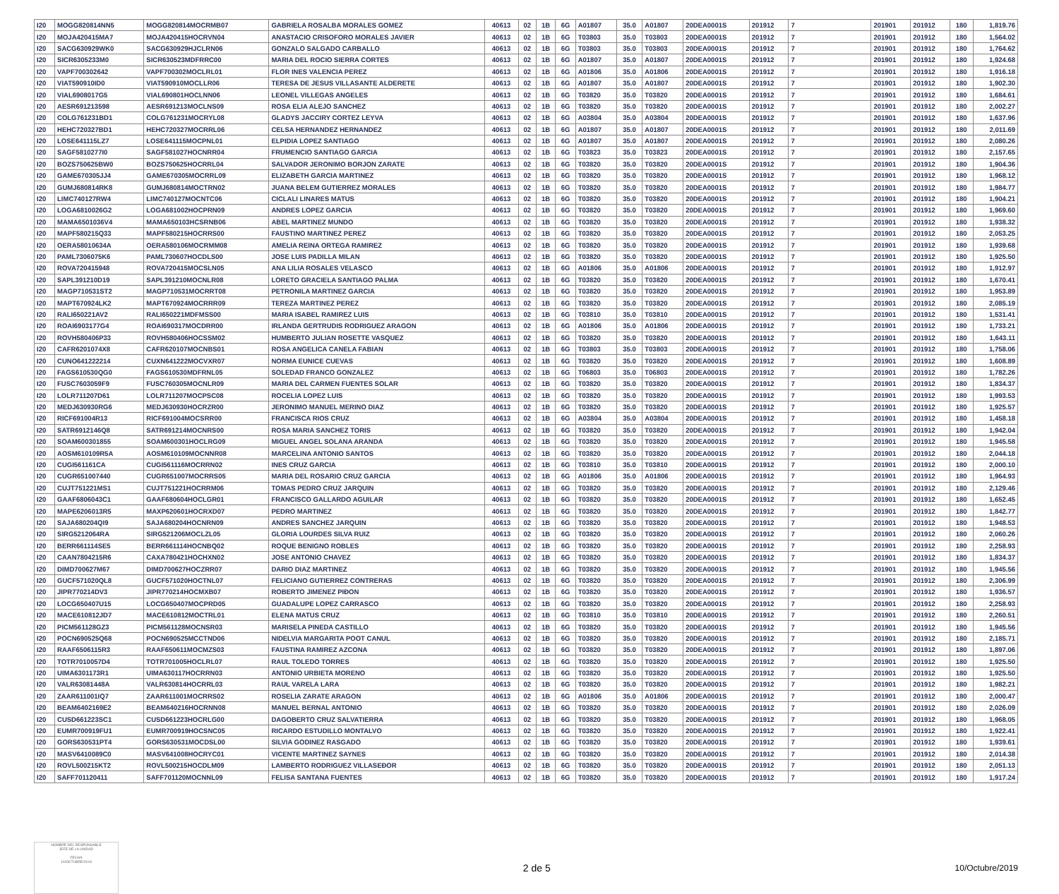| I20 | MOGG820814NN5 | MOGG820814MOCRMB07 | GABRIELA ROSALBA MORALES GOMEZ | 40613 | 02 | 1B | 6G | A01807 | 35.0 | A01807 | 20DEA0001S | 201912 | 7 | 201901 | 201912 | 180 | 1,819.76 |
| I20 | MOJA420415MA7 | MOJA420415HOCRVN04 | ANASTACIO CRISOFORO MORALES JAVIER | 40613 | 02 | 1B | 6G | T03803 | 35.0 | T03803 | 20DEA0001S | 201912 | 7 | 201901 | 201912 | 180 | 1,564.02 |
| I20 | SACG630929WK0 | SACG630929HJCLRN06 | GONZALO SALGADO CARBALLO | 40613 | 02 | 1B | 6G | T03803 | 35.0 | T03803 | 20DEA0001S | 201912 | 7 | 201901 | 201912 | 180 | 1,764.62 |
| I20 | SICR6305233M0 | SICR630523MDFRRC00 | MARIA DEL ROCIO SIERRA CORTES | 40613 | 02 | 1B | 6G | A01807 | 35.0 | A01807 | 20DEA0001S | 201912 | 7 | 201901 | 201912 | 180 | 1,924.68 |
| I20 | VAPF700302642 | VAPF700302MOCLRL01 | FLOR INES VALENCIA PEREZ | 40613 | 02 | 1B | 6G | A01806 | 35.0 | A01806 | 20DEA0001S | 201912 | 7 | 201901 | 201912 | 180 | 1,916.18 |
| I20 | VIAT590910ID0 | VIAT590910MOCLLR06 | TERESA DE JESUS VILLASANTE ALDERETE | 40613 | 02 | 1B | 6G | A01807 | 35.0 | A01807 | 20DEA0001S | 201912 | 7 | 201901 | 201912 | 180 | 1,902.30 |
| I20 | VIAL6908017G5 | VIAL690801HOCLNN06 | LEONEL VILLEGAS ANGELES | 40613 | 02 | 1B | 6G | T03820 | 35.0 | T03820 | 20DEA0001S | 201912 | 7 | 201901 | 201912 | 180 | 1,684.61 |
| I20 | AESR691213598 | AESR691213MOCLNS09 | ROSA ELIA ALEJO SANCHEZ | 40613 | 02 | 1B | 6G | T03820 | 35.0 | T03820 | 20DEA0001S | 201912 | 7 | 201901 | 201912 | 180 | 2,002.27 |
| I20 | COLG761231BD1 | COLG761231MOCRYL08 | GLADYS JACCIRY CORTEZ LEYVA | 40613 | 02 | 1B | 6G | A03804 | 35.0 | A03804 | 20DEA0001S | 201912 | 7 | 201901 | 201912 | 180 | 1,637.96 |
| I20 | HEHC720327BD1 | HEHC720327MOCRRL06 | CELSA HERNANDEZ HERNANDEZ | 40613 | 02 | 1B | 6G | A01807 | 35.0 | A01807 | 20DEA0001S | 201912 | 7 | 201901 | 201912 | 180 | 2,011.69 |
| I20 | LOSE641115LZ7 | LOSE641115MOCPNL01 | ELPIDIA LOPEZ SANTIAGO | 40613 | 02 | 1B | 6G | A01807 | 35.0 | A01807 | 20DEA0001S | 201912 | 7 | 201901 | 201912 | 180 | 2,080.26 |
| I20 | SAGF5810277I0 | SAGF581027HOCNRR04 | FRUMENCIO SANTIAGO GARCIA | 40613 | 02 | 1B | 6G | T03823 | 35.0 | T03823 | 20DEA0001S | 201912 | 7 | 201901 | 201912 | 180 | 2,157.65 |
| I20 | BOZS750625BW0 | BOZS750625HOCRRL04 | SALVADOR JERONIMO BORJON ZARATE | 40613 | 02 | 1B | 6G | T03820 | 35.0 | T03820 | 20DEA0001S | 201912 | 7 | 201901 | 201912 | 180 | 1,904.36 |
| I20 | GAME670305JJ4 | GAME670305MOCRRL09 | ELIZABETH GARCIA MARTINEZ | 40613 | 02 | 1B | 6G | T03820 | 35.0 | T03820 | 20DEA0001S | 201912 | 7 | 201901 | 201912 | 180 | 1,968.12 |
| I20 | GUMJ680814RK8 | GUMJ680814MOCTRN02 | JUANA BELEM GUTIERREZ MORALES | 40613 | 02 | 1B | 6G | T03820 | 35.0 | T03820 | 20DEA0001S | 201912 | 7 | 201901 | 201912 | 180 | 1,984.77 |
| I20 | LIMC740127RW4 | LIMC740127MOCNTC06 | CICLALI LINARES MATUS | 40613 | 02 | 1B | 6G | T03820 | 35.0 | T03820 | 20DEA0001S | 201912 | 7 | 201901 | 201912 | 180 | 1,904.21 |
| I20 | LOGA6810026G2 | LOGA681002HOCPRN09 | ANDRES LOPEZ GARCIA | 40613 | 02 | 1B | 6G | T03820 | 35.0 | T03820 | 20DEA0001S | 201912 | 7 | 201901 | 201912 | 180 | 1,969.60 |
| I20 | MAMA6501036V4 | MAMA650103HCSRNB06 | ABEL MARTINEZ MUNDO | 40613 | 02 | 1B | 6G | T03820 | 35.0 | T03820 | 20DEA0001S | 201912 | 7 | 201901 | 201912 | 180 | 1,938.32 |
| I20 | MAPF580215Q33 | MAPF580215HOCRRS00 | FAUSTINO MARTINEZ PEREZ | 40613 | 02 | 1B | 6G | T03820 | 35.0 | T03820 | 20DEA0001S | 201912 | 7 | 201901 | 201912 | 180 | 2,053.25 |
| I20 | OERA58010634A | OERA580106MOCRMM08 | AMELIA REINA ORTEGA RAMIREZ | 40613 | 02 | 1B | 6G | T03820 | 35.0 | T03820 | 20DEA0001S | 201912 | 7 | 201901 | 201912 | 180 | 1,939.68 |
| I20 | PAML7306075K6 | PAML730607HOCDLS00 | JOSE LUIS PADILLA MILAN | 40613 | 02 | 1B | 6G | T03820 | 35.0 | T03820 | 20DEA0001S | 201912 | 7 | 201901 | 201912 | 180 | 1,925.50 |
| I20 | ROVA720415948 | ROVA720415MOCSLN05 | ANA LILIA ROSALES VELASCO | 40613 | 02 | 1B | 6G | A01806 | 35.0 | A01806 | 20DEA0001S | 201912 | 7 | 201901 | 201912 | 180 | 1,912.97 |
| I20 | SAPL391210D19 | SAPL391210MOCNLR08 | LORETO GRACIELA SANTIAGO PALMA | 40613 | 02 | 1B | 6G | T03820 | 35.0 | T03820 | 20DEA0001S | 201912 | 7 | 201901 | 201912 | 180 | 1,670.41 |
| I20 | MAGP710531ST2 | MAGP710531MOCRRT08 | PETRONILA MARTINEZ GARCIA | 40613 | 02 | 1B | 6G | T03820 | 35.0 | T03820 | 20DEA0001S | 201912 | 7 | 201901 | 201912 | 180 | 1,953.89 |
| I20 | MAPT670924LK2 | MAPT670924MOCRRR09 | TEREZA MARTINEZ PEREZ | 40613 | 02 | 1B | 6G | T03820 | 35.0 | T03820 | 20DEA0001S | 201912 | 7 | 201901 | 201912 | 180 | 2,085.19 |
| I20 | RALI650221AV2 | RALI650221MDFMSS00 | MARIA ISABEL RAMIREZ LUIS | 40613 | 02 | 1B | 6G | T03810 | 35.0 | T03810 | 20DEA0001S | 201912 | 7 | 201901 | 201912 | 180 | 1,531.41 |
| I20 | ROAI6903177G4 | ROAI690317MOCDRR00 | IRLANDA GERTRUDIS RODRIGUEZ ARAGON | 40613 | 02 | 1B | 6G | A01806 | 35.0 | A01806 | 20DEA0001S | 201912 | 7 | 201901 | 201912 | 180 | 1,733.21 |
| I20 | ROVH580406P33 | ROVH580406HOCSSM02 | HUMBERTO JULIAN ROSETTE VASQUEZ | 40613 | 02 | 1B | 6G | T03820 | 35.0 | T03820 | 20DEA0001S | 201912 | 7 | 201901 | 201912 | 180 | 1,643.11 |
| I20 | CAFR6201074X8 | CAFR620107MOCNBS01 | ROSA ANGELICA CANELA FABIAN | 40613 | 02 | 1B | 6G | T03803 | 35.0 | T03803 | 20DEA0001S | 201912 | 7 | 201901 | 201912 | 180 | 1,758.06 |
| I20 | CUNO641222214 | CUXN641222MOCVXR07 | NORMA EUNICE CUEVAS | 40613 | 02 | 1B | 6G | T03820 | 35.0 | T03820 | 20DEA0001S | 201912 | 7 | 201901 | 201912 | 180 | 1,608.89 |
| I20 | FAGS610530QG0 | FAGS610530MDFRNL05 | SOLEDAD FRANCO GONZALEZ | 40613 | 02 | 1B | 6G | T06803 | 35.0 | T06803 | 20DEA0001S | 201912 | 7 | 201901 | 201912 | 180 | 1,782.26 |
| I20 | FUSC7603059F9 | FUSC760305MOCNLR09 | MARIA DEL CARMEN FUENTES SOLAR | 40613 | 02 | 1B | 6G | T03820 | 35.0 | T03820 | 20DEA0001S | 201912 | 7 | 201901 | 201912 | 180 | 1,834.37 |
| I20 | LOLR711207D61 | LOLR711207MOCPSC08 | ROCELIA LOPEZ LUIS | 40613 | 02 | 1B | 6G | T03820 | 35.0 | T03820 | 20DEA0001S | 201912 | 7 | 201901 | 201912 | 180 | 1,993.53 |
| I20 | MEDJ630930RG6 | MEDJ630930HOCRZR00 | JERONIMO MANUEL MERINO DIAZ | 40613 | 02 | 1B | 6G | T03820 | 35.0 | T03820 | 20DEA0001S | 201912 | 7 | 201901 | 201912 | 180 | 1,925.57 |
| I20 | RICF691004R13 | RICF691004MOCSRR00 | FRANCISCA RIOS CRUZ | 40613 | 02 | 1B | 6G | A03804 | 35.0 | A03804 | 20DEA0001S | 201912 | 7 | 201901 | 201912 | 180 | 1,458.18 |
| I20 | SATR6912146Q8 | SATR691214MOCNRS00 | ROSA MARIA SANCHEZ TORIS | 40613 | 02 | 1B | 6G | T03820 | 35.0 | T03820 | 20DEA0001S | 201912 | 7 | 201901 | 201912 | 180 | 1,942.04 |
| I20 | SOAM600301855 | SOAM600301HOCLRG09 | MIGUEL ANGEL SOLANA ARANDA | 40613 | 02 | 1B | 6G | T03820 | 35.0 | T03820 | 20DEA0001S | 201912 | 7 | 201901 | 201912 | 180 | 1,945.58 |
| I20 | AOSM610109R5A | AOSM610109MOCNNR08 | MARCELINA ANTONIO SANTOS | 40613 | 02 | 1B | 6G | T03820 | 35.0 | T03820 | 20DEA0001S | 201912 | 7 | 201901 | 201912 | 180 | 2,044.18 |
| I20 | CUGI561161CA | CUGI561116MOCRRN02 | INES CRUZ GARCIA | 40613 | 02 | 1B | 6G | T03810 | 35.0 | T03810 | 20DEA0001S | 201912 | 7 | 201901 | 201912 | 180 | 2,000.10 |
| I20 | CUGR651007440 | CUGR651007MOCRRS05 | MARIA DEL ROSARIO CRUZ GARCIA | 40613 | 02 | 1B | 6G | A01806 | 35.0 | A01806 | 20DEA0001S | 201912 | 7 | 201901 | 201912 | 180 | 1,964.93 |
| I20 | CUJT751221MS1 | CUJT751221HOCRRM06 | TOMAS PEDRO CRUZ JARQUIN | 40613 | 02 | 1B | 6G | T03820 | 35.0 | T03820 | 20DEA0001S | 201912 | 7 | 201901 | 201912 | 180 | 2,129.46 |
| I20 | GAAF6806043C1 | GAAF680604HOCLGR01 | FRANCISCO GALLARDO AGUILAR | 40613 | 02 | 1B | 6G | T03820 | 35.0 | T03820 | 20DEA0001S | 201912 | 7 | 201901 | 201912 | 180 | 1,652.45 |
| I20 | MAPE6206013R5 | MAXP620601HOCRXD07 | PEDRO MARTINEZ | 40613 | 02 | 1B | 6G | T03820 | 35.0 | T03820 | 20DEA0001S | 201912 | 7 | 201901 | 201912 | 180 | 1,842.77 |
| I20 | SAJA680204QI9 | SAJA680204HOCNRN09 | ANDRES SANCHEZ JARQUIN | 40613 | 02 | 1B | 6G | T03820 | 35.0 | T03820 | 20DEA0001S | 201912 | 7 | 201901 | 201912 | 180 | 1,948.53 |
| I20 | SIRG5212064RA | SIRG521206MOCLZL05 | GLORIA LOURDES SILVA RUIZ | 40613 | 02 | 1B | 6G | T03820 | 35.0 | T03820 | 20DEA0001S | 201912 | 7 | 201901 | 201912 | 180 | 2,060.26 |
| I20 | BERR661114SE5 | BERR661114HOCNBQ02 | ROQUE BENIGNO ROBLES | 40613 | 02 | 1B | 6G | T03820 | 35.0 | T03820 | 20DEA0001S | 201912 | 7 | 201901 | 201912 | 180 | 2,258.93 |
| I20 | CAAN7804215R6 | CAXA780421HOCHXN02 | JOSE ANTONIO CHAVEZ | 40613 | 02 | 1B | 6G | T03820 | 35.0 | T03820 | 20DEA0001S | 201912 | 7 | 201901 | 201912 | 180 | 1,834.37 |
| I20 | DIMD700627M67 | DIMD700627HOCZRR07 | DARIO DIAZ MARTINEZ | 40613 | 02 | 1B | 6G | T03820 | 35.0 | T03820 | 20DEA0001S | 201912 | 7 | 201901 | 201912 | 180 | 1,945.56 |
| I20 | GUCF571020QL8 | GUCF571020HOCTNL07 | FELICIANO GUTIERREZ CONTRERAS | 40613 | 02 | 1B | 6G | T03820 | 35.0 | T03820 | 20DEA0001S | 201912 | 7 | 201901 | 201912 | 180 | 2,306.99 |
| I20 | JIPR770214DV3 | JIPR770214HOCMXB07 | ROBERTO JIMENEZ PIÐON | 40613 | 02 | 1B | 6G | T03820 | 35.0 | T03820 | 20DEA0001S | 201912 | 7 | 201901 | 201912 | 180 | 1,936.57 |
| I20 | LOCG650407U15 | LOCG650407MOCPRD05 | GUADALUPE LOPEZ CARRASCO | 40613 | 02 | 1B | 6G | T03820 | 35.0 | T03820 | 20DEA0001S | 201912 | 7 | 201901 | 201912 | 180 | 2,258.93 |
| I20 | MACE610812JD7 | MACE610812MOCTRL01 | ELENA MATUS CRUZ | 40613 | 02 | 1B | 6G | T03810 | 35.0 | T03810 | 20DEA0001S | 201912 | 7 | 201901 | 201912 | 180 | 2,260.51 |
| I20 | PICM561128GZ3 | PICM561128MOCNSR03 | MARISELA PINEDA CASTILLO | 40613 | 02 | 1B | 6G | T03820 | 35.0 | T03820 | 20DEA0001S | 201912 | 7 | 201901 | 201912 | 180 | 1,945.56 |
| I20 | POCN690525Q68 | POCN690525MCCTND06 | NIDELVIA MARGARITA POOT CANUL | 40613 | 02 | 1B | 6G | T03820 | 35.0 | T03820 | 20DEA0001S | 201912 | 7 | 201901 | 201912 | 180 | 2,185.71 |
| I20 | RAAF6506115R3 | RAAF650611MOCMZS03 | FAUSTINA RAMIREZ AZCONA | 40613 | 02 | 1B | 6G | T03820 | 35.0 | T03820 | 20DEA0001S | 201912 | 7 | 201901 | 201912 | 180 | 1,897.06 |
| I20 | TOTR7010057D4 | TOTR701005HOCLRL07 | RAUL TOLEDO TORRES | 40613 | 02 | 1B | 6G | T03820 | 35.0 | T03820 | 20DEA0001S | 201912 | 7 | 201901 | 201912 | 180 | 1,925.50 |
| I20 | UIMA6301173R1 | UIMA630117HOCRRN03 | ANTONIO URBIETA MORENO | 40613 | 02 | 1B | 6G | T03820 | 35.0 | T03820 | 20DEA0001S | 201912 | 7 | 201901 | 201912 | 180 | 1,925.50 |
| I20 | VALR63081448A | VALR630814HOCRRL03 | RAUL VARELA LARA | 40613 | 02 | 1B | 6G | T03820 | 35.0 | T03820 | 20DEA0001S | 201912 | 7 | 201901 | 201912 | 180 | 1,982.21 |
| I20 | ZAAR611001IQ7 | ZAAR611001MOCRRS02 | ROSELIA ZARATE ARAGON | 40613 | 02 | 1B | 6G | A01806 | 35.0 | A01806 | 20DEA0001S | 201912 | 7 | 201901 | 201912 | 180 | 2,000.47 |
| I20 | BEAM6402169E2 | BEAM640216HOCRNN08 | MANUEL BERNAL ANTONIO | 40613 | 02 | 1B | 6G | T03820 | 35.0 | T03820 | 20DEA0001S | 201912 | 7 | 201901 | 201912 | 180 | 2,026.09 |
| I20 | CUSD661223SC1 | CUSD661223HOCRLG00 | DAGOBERTO CRUZ SALVATIERRA | 40613 | 02 | 1B | 6G | T03820 | 35.0 | T03820 | 20DEA0001S | 201912 | 7 | 201901 | 201912 | 180 | 1,968.05 |
| I20 | EUMR700919FU1 | EUMR700919HOCSNC05 | RICARDO ESTUDILLO MONTALVO | 40613 | 02 | 1B | 6G | T03820 | 35.0 | T03820 | 20DEA0001S | 201912 | 7 | 201901 | 201912 | 180 | 1,922.41 |
| I20 | GORS630531PT4 | GORS630531MOCDSL00 | SILVIA GODINEZ RASGADO | 40613 | 02 | 1B | 6G | T03820 | 35.0 | T03820 | 20DEA0001S | 201912 | 7 | 201901 | 201912 | 180 | 1,939.61 |
| I20 | MASV6410089C0 | MASV641008HOCRYC01 | VICENTE MARTINEZ SAYNES | 40613 | 02 | 1B | 6G | T03820 | 35.0 | T03820 | 20DEA0001S | 201912 | 7 | 201901 | 201912 | 180 | 2,014.38 |
| I20 | ROVL500215KT2 | ROVL500215HOCDLM09 | LAMBERTO RODRIGUEZ VILLASEÐOR | 40613 | 02 | 1B | 6G | T03820 | 35.0 | T03820 | 20DEA0001S | 201912 | 7 | 201901 | 201912 | 180 | 2,051.13 |
| I20 | SAFF701120411 | SAFF701120MOCNNL09 | FELISA SANTANA FUENTES | 40613 | 02 | 1B | 6G | T03820 | 35.0 | T03820 | 20DEA0001S | 201912 | 7 | 201901 | 201912 | 180 | 1,917.24 |
NOMBRE DEL RESPONSABLE
JEFE DE LA UNIDAD
FECHA
10/OCTUBRE/2019
2 de 5
10/Octubre/2019